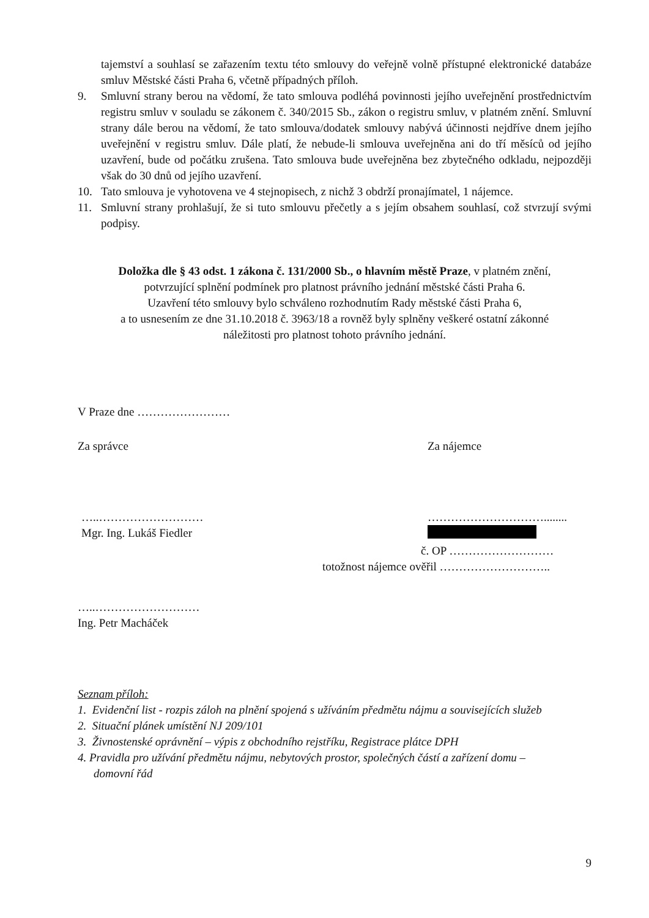tajemství a souhlasí se zařazením textu této smlouvy do veřejně volně přístupné elektronické databáze smluv Městské části Praha 6, včetně případných příloh.
9. Smluvní strany berou na vědomí, že tato smlouva podléhá povinnosti jejího uveřejnění prostřednictvím registru smluv v souladu se zákonem č. 340/2015 Sb., zákon o registru smluv, v platném znění. Smluvní strany dále berou na vědomí, že tato smlouva/dodatek smlouvy nabývá účinnosti nejdříve dnem jejího uveřejnění v registru smluv. Dále platí, že nebude-li smlouva uveřejněna ani do tří měsíců od jejího uzavření, bude od počátku zrušena. Tato smlouva bude uveřejněna bez zbytečného odkladu, nejpozději však do 30 dnů od jejího uzavření.
10. Tato smlouva je vyhotovena ve 4 stejnopisech, z nichž 3 obdrží pronajímatel, 1 nájemce.
11. Smluvní strany prohlašují, že si tuto smlouvu přečetly a s jejím obsahem souhlasí, což stvrzují svými podpisy.
Doložka dle § 43 odst. 1 zákona č. 131/2000 Sb., o hlavním městě Praze, v platném znění,
potvrzující splnění podmínek pro platnost právního jednání městské části Praha 6.
Uzavření této smlouvy bylo schváleno rozhodnutím Rady městské části Praha 6,
a to usnesením ze dne 31.10.2018 č. 3963/18 a rovněž byly splněny veškeré ostatní zákonné
náležitosti pro platnost tohoto právního jednání.
V Praze dne ……………………
Za správce Za nájemce
…..………………………
Mgr. Ing. Lukáš Fiedler
…………………………........
č. OP ………………………
totožnost nájemce ověřil ………………………..
…..………………………
Ing. Petr Macháček
Seznam příloh:
1. Evidenční list - rozpis záloh na plnění spojená s užíváním předmětu nájmu a souvisejících služeb
2. Situační plánek umístění NJ 209/101
3. Živnostenské oprávnění – výpis z obchodního rejstříku, Registrace plátce DPH
4. Pravidla pro užívání předmětu nájmu, nebytových prostor, společných částí a zařízení domu –
domovní řád
9